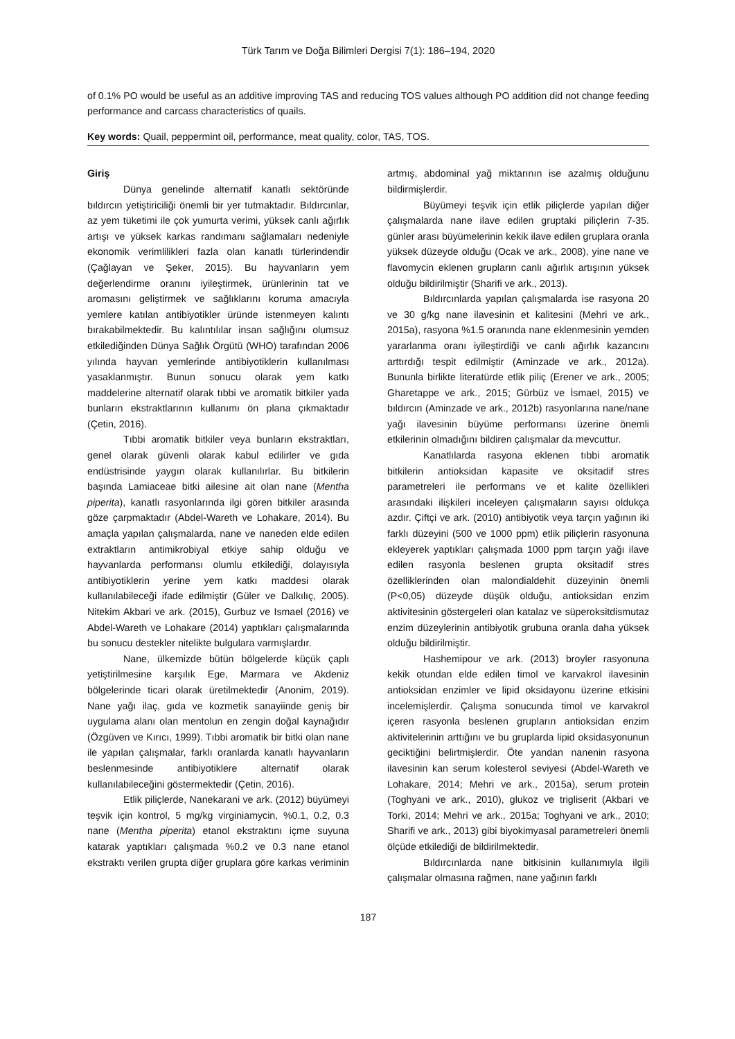Türk Tarım ve Doğa Bilimleri Dergisi 7(1): 186–194, 2020
of 0.1% PO would be useful as an additive improving TAS and reducing TOS values although PO addition did not change feeding performance and carcass characteristics of quails.
Key words: Quail, peppermint oil, performance, meat quality, color, TAS, TOS.
Giriş
Dünya genelinde alternatif kanatlı sektöründe bıldırcın yetiştiriciliği önemli bir yer tutmaktadır. Bıldırcınlar, az yem tüketimi ile çok yumurta verimi, yüksek canlı ağırlık artışı ve yüksek karkas randımanı sağlamaları nedeniyle ekonomik verimlilikleri fazla olan kanatlı türlerindendir (Çağlayan ve Şeker, 2015). Bu hayvanların yem değerlendirme oranını iyileştirmek, ürünlerinin tat ve aromasını geliştirmek ve sağlıklarını koruma amacıyla yemlere katılan antibiyotikler üründe istenmeyen kalıntı bırakabilmektedir. Bu kalıntılılar insan sağlığını olumsuz etkilediğinden Dünya Sağlık Örgütü (WHO) tarafından 2006 yılında hayvan yemlerinde antibiyotiklerin kullanılması yasaklanmıştır. Bunun sonucu olarak yem katkı maddelerine alternatif olarak tıbbi ve aromatik bitkiler yada bunların ekstraktlarının kullanımı ön plana çıkmaktadır (Çetin, 2016).
Tıbbi aromatik bitkiler veya bunların ekstraktları, genel olarak güvenli olarak kabul edilirler ve gıda endüstrisinde yaygın olarak kullanılırlar. Bu bitkilerin başında Lamiaceae bitki ailesine ait olan nane (Mentha piperita), kanatlı rasyonlarında ilgi gören bitkiler arasında göze çarpmaktadır (Abdel-Wareth ve Lohakare, 2014). Bu amaçla yapılan çalışmalarda, nane ve naneden elde edilen extraktların antimikrobiyal etkiye sahip olduğu ve hayvanlarda performansı olumlu etkilediği, dolayısıyla antibiyotiklerin yerine yem katkı maddesi olarak kullanılabileceği ifade edilmiştir (Güler ve Dalkılıç, 2005). Nitekim Akbari ve ark. (2015), Gurbuz ve Ismael (2016) ve Abdel-Wareth ve Lohakare (2014) yaptıkları çalışmalarında bu sonucu destekler nitelikte bulgulara varmışlardır.
Nane, ülkemizde bütün bölgelerde küçük çaplı yetiştirilmesine karşılık Ege, Marmara ve Akdeniz bölgelerinde ticari olarak üretilmektedir (Anonim, 2019). Nane yağı ilaç, gıda ve kozmetik sanayiinde geniş bir uygulama alanı olan mentolun en zengin doğal kaynağıdır (Özgüven ve Kırıcı, 1999). Tıbbi aromatik bir bitki olan nane ile yapılan çalışmalar, farklı oranlarda kanatlı hayvanların beslenmesinde antibiyotiklere alternatif olarak kullanılabileceğini göstermektedir (Çetin, 2016).
Etlik piliçlerde, Nanekarani ve ark. (2012) büyümeyi teşvik için kontrol, 5 mg/kg virginiamycin, %0.1, 0.2, 0.3 nane (Mentha piperita) etanol ekstraktını içme suyuna katarak yaptıkları çalışmada %0.2 ve 0.3 nane etanol ekstraktı verilen grupta diğer gruplara göre karkas veriminin artmış, abdominal yağ miktarının ise azalmış olduğunu bildirmişlerdir.
Büyümeyi teşvik için etlik piliçlerde yapılan diğer çalışmalarda nane ilave edilen gruptaki piliçlerin 7-35. günler arası büyümelerinin kekik ilave edilen gruplara oranla yüksek düzeyde olduğu (Ocak ve ark., 2008), yine nane ve flavomycin eklenen grupların canlı ağırlık artışının yüksek olduğu bildirilmiştir (Sharifi ve ark., 2013).
Bıldırcınlarda yapılan çalışmalarda ise rasyona 20 ve 30 g/kg nane ilavesinin et kalitesini (Mehri ve ark., 2015a), rasyona %1.5 oranında nane eklenmesinin yemden yararlanma oranı iyileştirdiği ve canlı ağırlık kazancını arttırdığı tespit edilmiştir (Aminzade ve ark., 2012a). Bununla birlikte literatürde etlik piliç (Erener ve ark., 2005; Gharetappe ve ark., 2015; Gürbüz ve İsmael, 2015) ve bıldırcın (Aminzade ve ark., 2012b) rasyonlarına nane/nane yağı ilavesinin büyüme performansı üzerine önemli etkilerinin olmadığını bildiren çalışmalar da mevcuttur.
Kanatlılarda rasyona eklenen tıbbi aromatik bitkilerin antioksidan kapasite ve oksitadif stres parametreleri ile performans ve et kalite özellikleri arasındaki ilişkileri inceleyen çalışmaların sayısı oldukça azdır. Çiftçi ve ark. (2010) antibiyotik veya tarçın yağının iki farklı düzeyini (500 ve 1000 ppm) etlik piliçlerin rasyonuna ekleyerek yaptıkları çalışmada 1000 ppm tarçın yağı ilave edilen rasyonla beslenen grupta oksitadif stres özelliklerinden olan malondialdehit düzeyinin önemli (P<0,05) düzeyde düşük olduğu, antioksidan enzim aktivitesinin göstergeleri olan katalaz ve süperoksitdismutaz enzim düzeylerinin antibiyotik grubuna oranla daha yüksek olduğu bildirilmiştir.
Hashemipour ve ark. (2013) broyler rasyonuna kekik otundan elde edilen timol ve karvakrol ilavesinin antioksidan enzimler ve lipid oksidayonu üzerine etkisini incelemişlerdir. Çalışma sonucunda timol ve karvakrol içeren rasyonla beslenen grupların antioksidan enzim aktivitelerinin arttığını ve bu gruplarda lipid oksidasyonunun geciktiğini belirtmişlerdir. Öte yandan nanenin rasyona ilavesinin kan serum kolesterol seviyesi (Abdel-Wareth ve Lohakare, 2014; Mehri ve ark., 2015a), serum protein (Toghyani ve ark., 2010), glukoz ve trigliserit (Akbari ve Torki, 2014; Mehri ve ark., 2015a; Toghyani ve ark., 2010; Sharifi ve ark., 2013) gibi biyokimyasal parametreleri önemli ölçüde etkilediği de bildirilmektedir.
Bıldırcınlarda nane bitkisinin kullanımıyla ilgili çalışmalar olmasına rağmen, nane yağının farklı
187